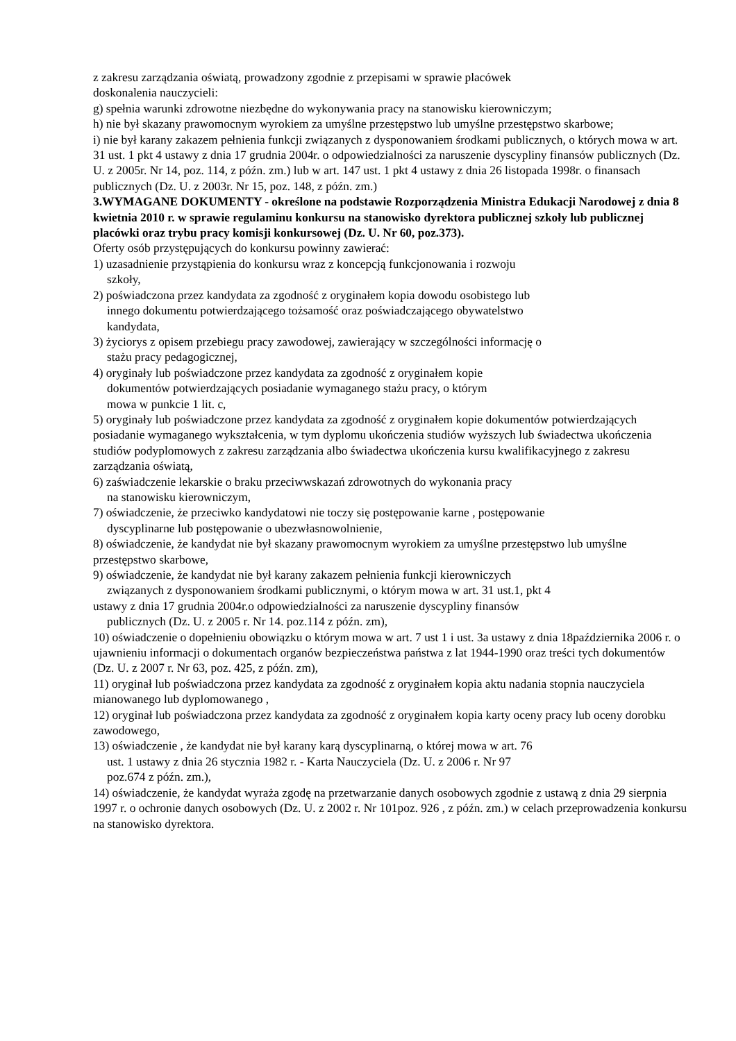z zakresu zarządzania oświatą, prowadzony zgodnie z przepisami w sprawie placówek
doskonalenia nauczycieli:
g) spełnia warunki zdrowotne niezbędne do wykonywania pracy na stanowisku kierowniczym;
h) nie był skazany prawomocnym wyrokiem za umyślne przestępstwo lub umyślne przestępstwo skarbowe;
i) nie był karany zakazem pełnienia funkcji związanych z dysponowaniem środkami publicznych, o których mowa w art. 31 ust. 1 pkt 4 ustawy z dnia 17 grudnia 2004r. o odpowiedzialności za naruszenie dyscypliny finansów publicznych (Dz. U. z 2005r. Nr 14, poz. 114, z późn. zm.) lub w art. 147 ust. 1 pkt 4 ustawy z dnia 26 listopada 1998r. o finansach publicznych (Dz. U. z 2003r. Nr 15, poz. 148, z późn. zm.)
3.WYMAGANE DOKUMENTY - określone na podstawie Rozporządzenia Ministra Edukacji Narodowej z dnia 8 kwietnia 2010 r. w sprawie regulaminu konkursu na stanowisko dyrektora publicznej szkoły lub publicznej placówki oraz trybu pracy komisji konkursowej (Dz. U. Nr 60, poz.373).
Oferty osób przystępujących do konkursu powinny zawierać:
1) uzasadnienie przystąpienia do konkursu wraz z koncepcją funkcjonowania i rozwoju
szkoły,
2) poświadczona przez kandydata za zgodność z oryginałem kopia dowodu osobistego lub
innego dokumentu potwierdzającego tożsamość oraz poświadczającego obywatelstwo
kandydata,
3) życiorys z opisem przebiegu pracy zawodowej, zawierający w szczególności informację o
stażu pracy pedagogicznej,
4) oryginały lub poświadczone przez kandydata za zgodność z oryginałem kopie
dokumentów potwierdzających posiadanie wymaganego stażu pracy, o którym
mowa w punkcie 1 lit. c,
5) oryginały lub poświadczone przez kandydata za zgodność z oryginałem kopie dokumentów potwierdzających posiadanie wymaganego wykształcenia, w tym dyplomu ukończenia studiów wyższych lub świadectwa ukończenia studiów podyplomowych z zakresu zarządzania albo świadectwa ukończenia kursu kwalifikacyjnego z zakresu zarządzania oświatą,
6) zaświadczenie lekarskie o braku przeciwwskazań zdrowotnych do wykonania pracy
na stanowisku kierowniczym,
7) oświadczenie, że przeciwko kandydatowi nie toczy się postępowanie karne , postępowanie
dyscyplinarne lub postępowanie o ubezwłasnowolnienie,
8) oświadczenie, że kandydat nie był skazany prawomocnym wyrokiem za umyślne przestępstwo lub umyślne przestępstwo skarbowe,
9) oświadczenie, że kandydat nie był karany zakazem pełnienia funkcji kierowniczych
związanych z dysponowaniem środkami publicznymi, o którym mowa w art. 31 ust.1, pkt 4
ustawy z dnia 17 grudnia 2004r.o odpowiedzialności za naruszenie dyscypliny finansów
publicznych (Dz. U. z 2005 r. Nr 14. poz.114 z późn. zm),
10) oświadczenie o dopełnieniu obowiązku o którym mowa w art. 7 ust 1 i ust. 3a ustawy z dnia 18października 2006 r. o ujawnieniu informacji o dokumentach organów bezpieczeństwa państwa z lat 1944-1990 oraz treści tych dokumentów (Dz. U. z 2007 r. Nr 63, poz. 425, z późn. zm),
11) oryginał lub poświadczona przez kandydata za zgodność z oryginałem kopia aktu nadania stopnia nauczyciela mianowanego lub dyplomowanego ,
12) oryginał lub poświadczona przez kandydata za zgodność z oryginałem kopia karty oceny pracy lub oceny dorobku zawodowego,
13) oświadczenie , że kandydat nie był karany karą dyscyplinarną, o której mowa w art. 76
ust. 1 ustawy z dnia 26 stycznia 1982 r. - Karta Nauczyciela (Dz. U. z 2006 r. Nr 97
poz.674 z późn. zm.),
14) oświadczenie, że kandydat wyraża zgodę na przetwarzanie danych osobowych zgodnie z ustawą z dnia 29 sierpnia 1997 r. o ochronie danych osobowych (Dz. U. z 2002 r. Nr 101poz. 926 , z późn. zm.) w celach przeprowadzenia konkursu na stanowisko dyrektora.